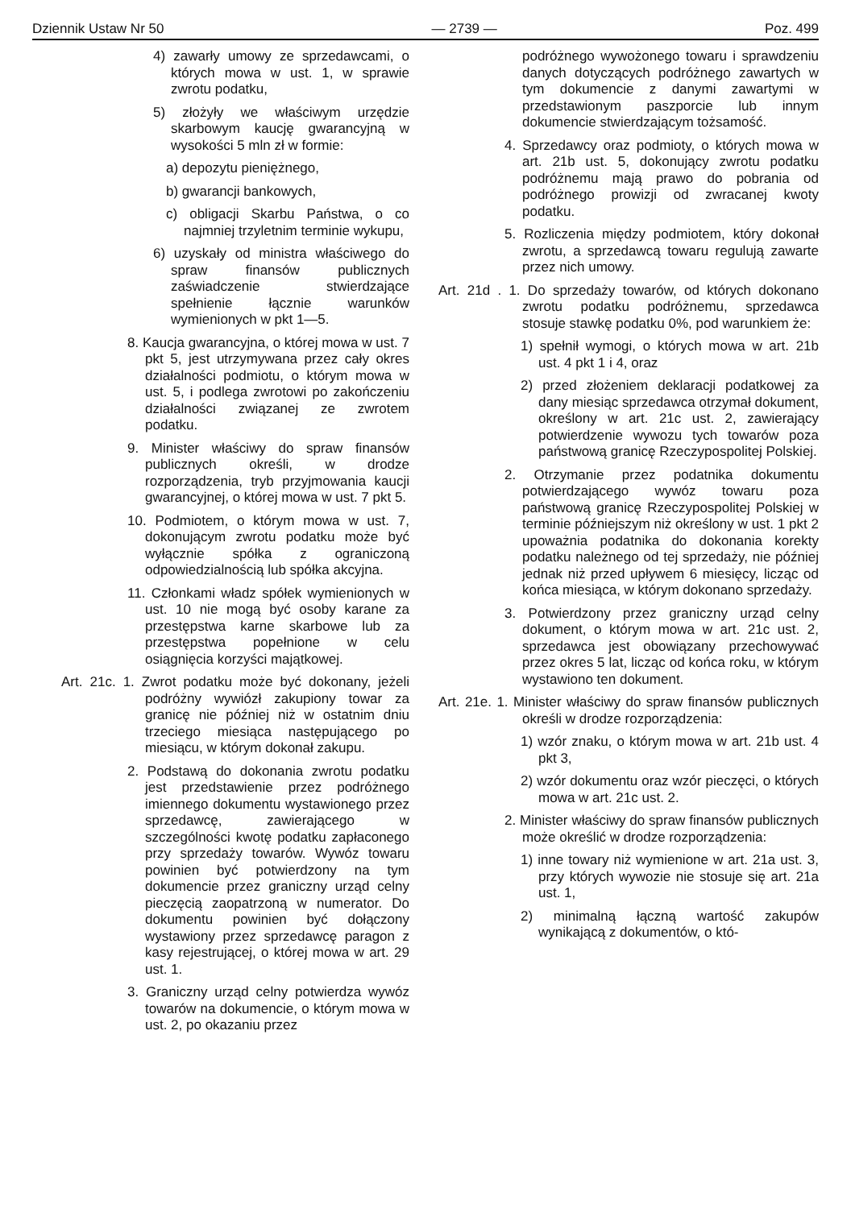Dziennik Ustaw Nr 50 — 2739 — Poz. 499
4) zawarły umowy ze sprzedawcami, o których mowa w ust. 1, w sprawie zwrotu podatku,
5) złożyły we właściwym urzędzie skarbowym kaucję gwarancyjną w wysokości 5 mln zł w formie:
a) depozytu pieniężnego,
b) gwarancji bankowych,
c) obligacji Skarbu Państwa, o co najmniej trzyletnim terminie wykupu,
6) uzyskały od ministra właściwego do spraw finansów publicznych zaświadczenie stwierdzające spełnienie łącznie warunków wymienionych w pkt 1—5.
8. Kaucja gwarancyjna, o której mowa w ust. 7 pkt 5, jest utrzymywana przez cały okres działalności podmiotu, o którym mowa w ust. 5, i podlega zwrotowi po zakończeniu działalności związanej ze zwrotem podatku.
9. Minister właściwy do spraw finansów publicznych określi, w drodze rozporządzenia, tryb przyjmowania kaucji gwarancyjnej, o której mowa w ust. 7 pkt 5.
10. Podmiotem, o którym mowa w ust. 7, dokonującym zwrotu podatku może być wyłącznie spółka z ograniczoną odpowiedzialnością lub spółka akcyjna.
11. Członkami władz spółek wymienionych w ust. 10 nie mogą być osoby karane za przestępstwa karne skarbowe lub za przestępstwa popełnione w celu osiągnięcia korzyści majątkowej.
Art. 21c. 1. Zwrot podatku może być dokonany, jeżeli podróżny wywiózł zakupiony towar za granicę nie później niż w ostatnim dniu trzeciego miesiąca następującego po miesiącu, w którym dokonał zakupu.
2. Podstawą do dokonania zwrotu podatku jest przedstawienie przez podróżnego imiennego dokumentu wystawionego przez sprzedawcę, zawierającego w szczególności kwotę podatku zapłaconego przy sprzedaży towarów. Wywóz towaru powinien być potwierdzony na tym dokumencie przez graniczny urząd celny pieczęcią zaopatrzoną w numerator. Do dokumentu powinien być dołączony wystawiony przez sprzedawcę paragon z kasy rejestrującej, o której mowa w art. 29 ust. 1.
3. Graniczny urząd celny potwierdza wywóz towarów na dokumencie, o którym mowa w ust. 2, po okazaniu przez
podróżnego wywożonego towaru i sprawdzeniu danych dotyczących podróżnego zawartych w tym dokumencie z danymi zawartymi w przedstawionym paszporcie lub innym dokumencie stwierdzającym tożsamość.
4. Sprzedawcy oraz podmioty, o których mowa w art. 21b ust. 5, dokonujący zwrotu podatku podróżnemu mają prawo do pobrania od podróżnego prowizji od zwracanej kwoty podatku.
5. Rozliczenia między podmiotem, który dokonał zwrotu, a sprzedawcą towaru regulują zawarte przez nich umowy.
Art. 21d . 1. Do sprzedaży towarów, od których dokonano zwrotu podatku podróżnemu, sprzedawca stosuje stawkę podatku 0%, pod warunkiem że:
1) spełnił wymogi, o których mowa w art. 21b ust. 4 pkt 1 i 4, oraz
2) przed złożeniem deklaracji podatkowej za dany miesiąc sprzedawca otrzymał dokument, określony w art. 21c ust. 2, zawierający potwierdzenie wywozu tych towarów poza państwową granicę Rzeczypospolitej Polskiej.
2. Otrzymanie przez podatnika dokumentu potwierdzającego wywóz towaru poza państwową granicę Rzeczypospolitej Polskiej w terminie późniejszym niż określony w ust. 1 pkt 2 upoważnia podatnika do dokonania korekty podatku należnego od tej sprzedaży, nie później jednak niż przed upływem 6 miesięcy, licząc od końca miesiąca, w którym dokonano sprzedaży.
3. Potwierdzony przez graniczny urząd celny dokument, o którym mowa w art. 21c ust. 2, sprzedawca jest obowiązany przechowywać przez okres 5 lat, licząc od końca roku, w którym wystawiono ten dokument.
Art. 21e. 1. Minister właściwy do spraw finansów publicznych określi w drodze rozporządzenia:
1) wzór znaku, o którym mowa w art. 21b ust. 4 pkt 3,
2) wzór dokumentu oraz wzór pieczęci, o których mowa w art. 21c ust. 2.
2. Minister właściwy do spraw finansów publicznych może określić w drodze rozporządzenia:
1) inne towary niż wymienione w art. 21a ust. 3, przy których wywozie nie stosuje się art. 21a ust. 1,
2) minimalną łączną wartość zakupów wynikającą z dokumentów, o któ-